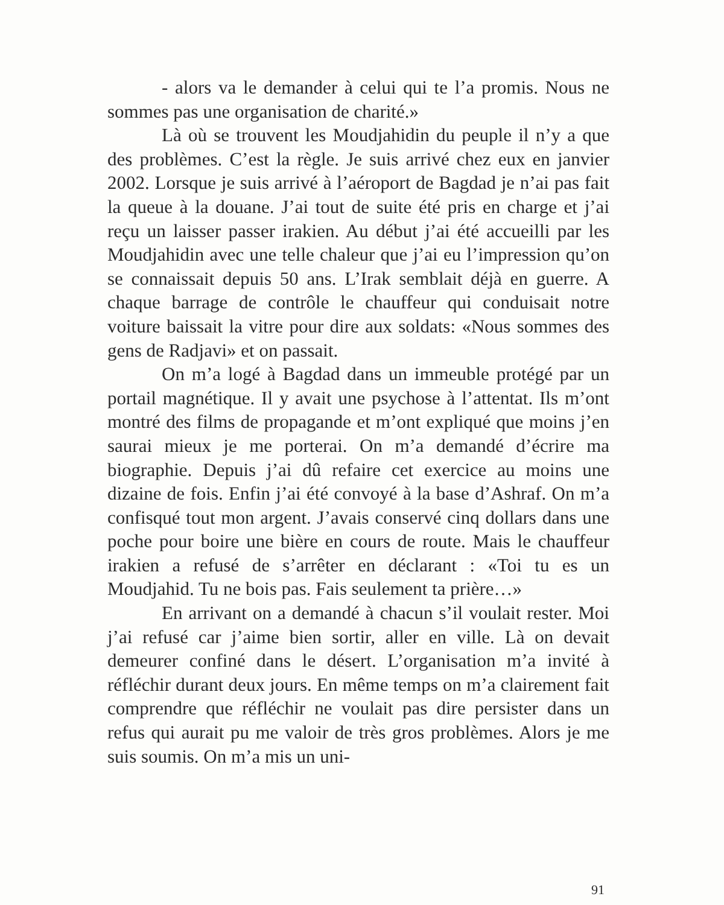- alors va le demander à celui qui te l’a promis. Nous ne sommes pas une organisation de charité.»
Là où se trouvent les Moudjahidin du peuple il n’y a que des problèmes. C’est la règle. Je suis arrivé chez eux en janvier 2002. Lorsque je suis arrivé à l’aéroport de Bagdad je n’ai pas fait la queue à la douane. J’ai tout de suite été pris en charge et j’ai reçu un laisser passer irakien. Au début j’ai été accueilli par les Moudjahidin avec une telle chaleur que j’ai eu l’impression qu’on se connaissait depuis 50 ans. L’Irak semblait déjà en guerre. A chaque barrage de contrôle le chauffeur qui conduisait notre voiture baissait la vitre pour dire aux soldats: «Nous sommes des gens de Radjavi» et on passait.
On m’a logé à Bagdad dans un immeuble protégé par un portail magnétique. Il y avait une psychose à l’attentat. Ils m’ont montré des films de propagande et m’ont expliqué que moins j’en saurai mieux je me porterai. On m’a demandé d’écrire ma biographie. Depuis j’ai dû refaire cet exercice au moins une dizaine de fois. Enfin j’ai été convoyé à la base d’Ashraf. On m’a confisqué tout mon argent. J’avais conservé cinq dollars dans une poche pour boire une bière en cours de route. Mais le chauffeur irakien a refusé de s’arrêter en déclarant : «Toi tu es un Moudjahid. Tu ne bois pas. Fais seulement ta prière…»
En arrivant on a demandé à chacun s’il voulait rester. Moi j’ai refusé car j’aime bien sortir, aller en ville. Là on devait demeurer confiné dans le désert. L’organisation m’a invité à réfléchir durant deux jours. En même temps on m’a clairement fait comprendre que réfléchir ne voulait pas dire persister dans un refus qui aurait pu me valoir de très gros problèmes. Alors je me suis soumis. On m’a mis un uni-
91